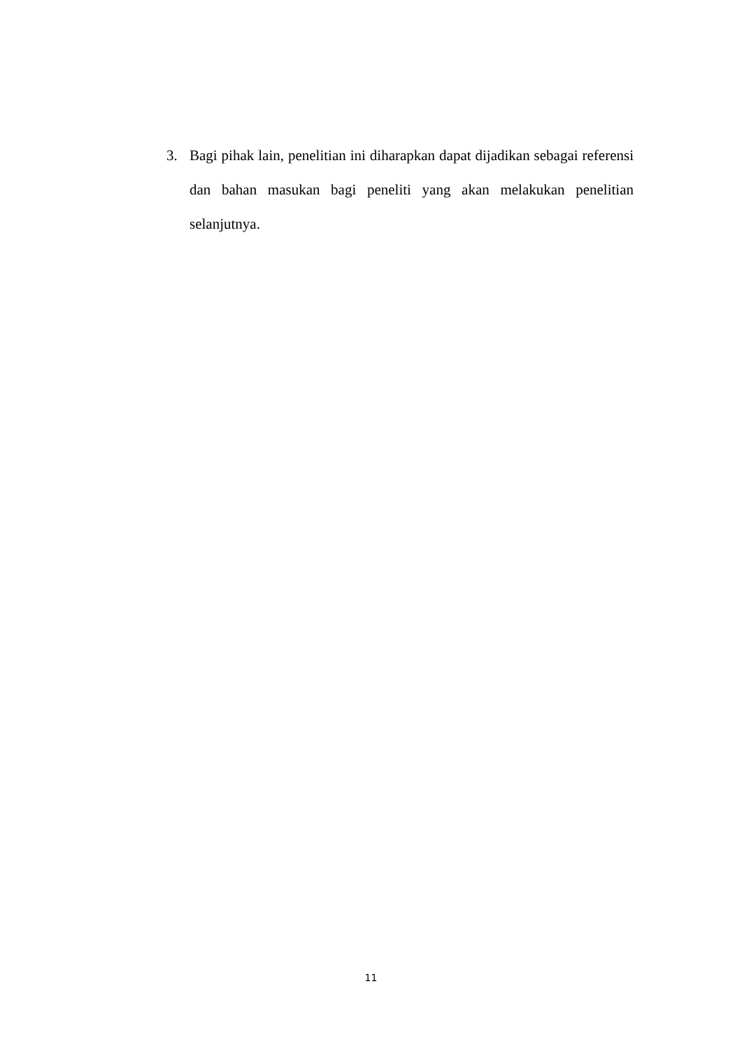3. Bagi pihak lain, penelitian ini diharapkan dapat dijadikan sebagai referensi dan bahan masukan bagi peneliti yang akan melakukan penelitian selanjutnya.
11